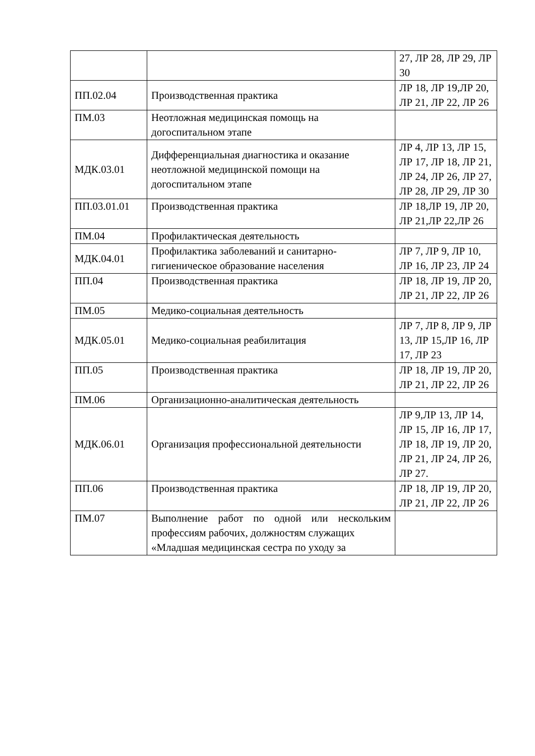| | | 27, ЛР 28, ЛР 29, ЛР 30 |
| ПП.02.04 | Производственная практика | ЛР 18, ЛР 19,ЛР 20, ЛР 21, ЛР 22, ЛР 26 |
| ПМ.03 | Неотложная медицинская помощь на догоспитальном этапе | |
| МДК.03.01 | Дифференциальная диагностика и оказание неотложной медицинской помощи на догоспитальном этапе | ЛР 4, ЛР 13, ЛР 15, ЛР 17, ЛР 18, ЛР 21, ЛР 24, ЛР 26, ЛР 27, ЛР 28, ЛР 29, ЛР 30 |
| ПП.03.01.01 | Производственная практика | ЛР 18,ЛР 19, ЛР 20, ЛР 21,ЛР 22,ЛР 26 |
| ПМ.04 | Профилактическая деятельность | |
| МДК.04.01 | Профилактика заболеваний и санитарно-гигиеническое образование населения | ЛР 7, ЛР 9, ЛР 10, ЛР 16, ЛР 23, ЛР 24 |
| ПП.04 | Производственная практика | ЛР 18, ЛР 19, ЛР 20, ЛР 21, ЛР 22, ЛР 26 |
| ПМ.05 | Медико-социальная деятельность | |
| МДК.05.01 | Медико-социальная реабилитация | ЛР 7, ЛР 8, ЛР 9, ЛР 13, ЛР 15,ЛР 16, ЛР 17, ЛР 23 |
| ПП.05 | Производственная практика | ЛР 18, ЛР 19, ЛР 20, ЛР 21, ЛР 22, ЛР 26 |
| ПМ.06 | Организационно-аналитическая деятельность | |
| МДК.06.01 | Организация профессиональной деятельности | ЛР 9,ЛР 13, ЛР 14, ЛР 15, ЛР 16, ЛР 17, ЛР 18, ЛР 19, ЛР 20, ЛР 21, ЛР 24, ЛР 26, ЛР 27. |
| ПП.06 | Производственная практика | ЛР 18, ЛР 19, ЛР 20, ЛР 21, ЛР 22, ЛР 26 |
| ПМ.07 | Выполнение работ по одной или нескольким профессиям рабочих, должностям служащих «Младшая медицинская сестра по уходу за | |